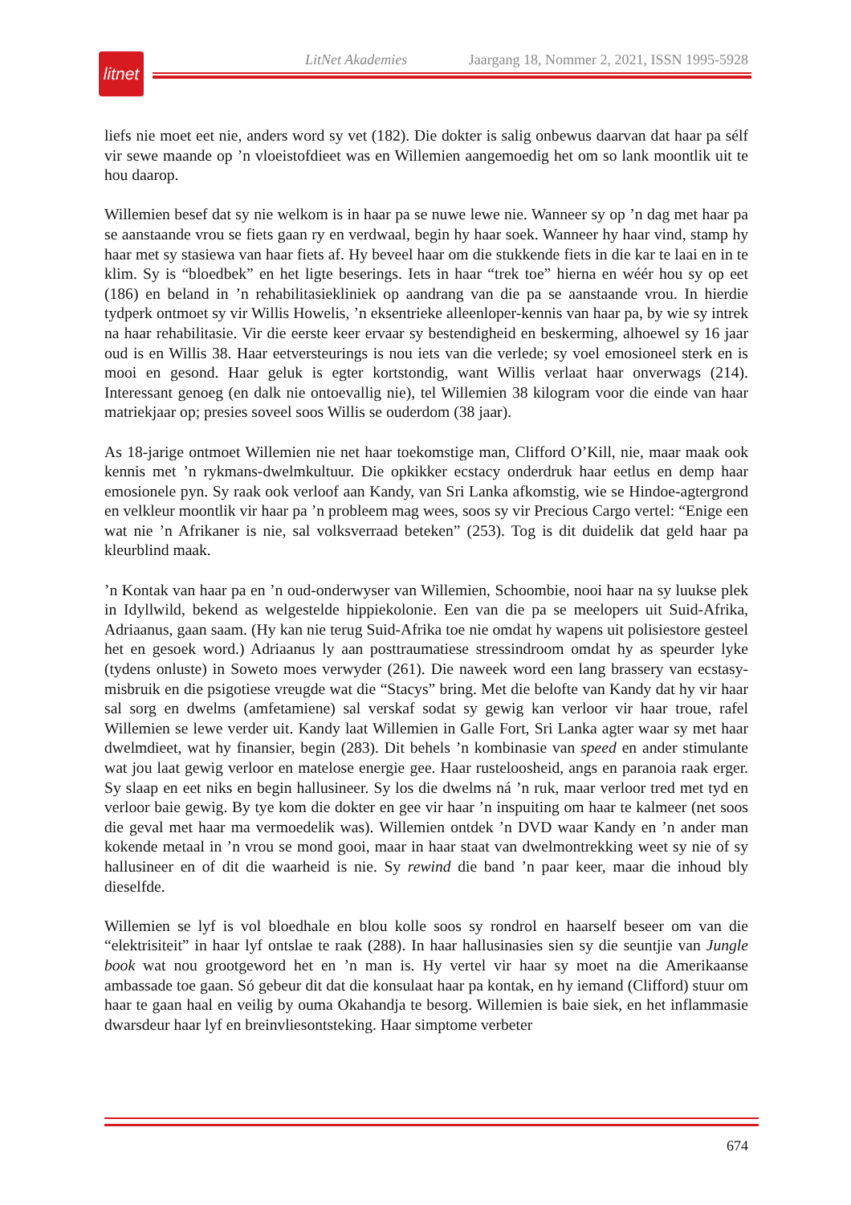LitNet Akademies Jaargang 18, Nommer 2, 2021, ISSN 1995-5928
litnet
liefs nie moet eet nie, anders word sy vet (182). Die dokter is salig onbewus daarvan dat haar pa sélf vir sewe maande op ’n vloeistofdieet was en Willemien aangemoedig het om so lank moontlik uit te hou daarop.
Willemien besef dat sy nie welkom is in haar pa se nuwe lewe nie. Wanneer sy op ’n dag met haar pa se aanstaande vrou se fiets gaan ry en verdwaal, begin hy haar soek. Wanneer hy haar vind, stamp hy haar met sy stasiewa van haar fiets af. Hy beveel haar om die stukkende fiets in die kar te laai en in te klim. Sy is “bloedbek” en het ligte beserings. Iets in haar “trek toe” hierna en wéér hou sy op eet (186) en beland in ’n rehabilitasiekliniek op aandrang van die pa se aanstaande vrou. In hierdie tydperk ontmoet sy vir Willis Howelis, ’n eksentrieke alleenloper-kennis van haar pa, by wie sy intrek na haar rehabilitasie. Vir die eerste keer ervaar sy bestendigheid en beskerming, alhoewel sy 16 jaar oud is en Willis 38. Haar eetversteurings is nou iets van die verlede; sy voel emosioneel sterk en is mooi en gesond. Haar geluk is egter kortstondig, want Willis verlaat haar onverwags (214). Interessant genoeg (en dalk nie ontoevallig nie), tel Willemien 38 kilogram voor die einde van haar matriekjaar op; presies soveel soos Willis se ouderdom (38 jaar).
As 18-jarige ontmoet Willemien nie net haar toekomstige man, Clifford O’Kill, nie, maar maak ook kennis met ’n rykmans-dwelmkultuur. Die opkikker ecstacy onderdruk haar eetlus en demp haar emosionele pyn. Sy raak ook verloof aan Kandy, van Sri Lanka afkomstig, wie se Hindoe-agtergrond en velkleur moontlik vir haar pa ’n probleem mag wees, soos sy vir Precious Cargo vertel: “Enige een wat nie ’n Afrikaner is nie, sal volksverraad beteken” (253). Tog is dit duidelik dat geld haar pa kleurblind maak.
’n Kontak van haar pa en ’n oud-onderwyser van Willemien, Schoombie, nooi haar na sy luukse plek in Idyllwild, bekend as welgestelde hippiekolonie. Een van die pa se meelopers uit Suid-Afrika, Adriaanus, gaan saam. (Hy kan nie terug Suid-Afrika toe nie omdat hy wapens uit polisiestore gesteel het en gesoek word.) Adriaanus ly aan posttraumatiese stressindroom omdat hy as speurder lyke (tydens onluste) in Soweto moes verwyder (261). Die naweek word een lang brassery van ecstasy-misbruik en die psigotiese vreugde wat die “Stacys” bring. Met die belofte van Kandy dat hy vir haar sal sorg en dwelms (amfetamiene) sal verskaf sodat sy gewig kan verloor vir haar troue, rafel Willemien se lewe verder uit. Kandy laat Willemien in Galle Fort, Sri Lanka agter waar sy met haar dwelmdieet, wat hy finansier, begin (283). Dit behels ’n kombinasie van speed en ander stimulante wat jou laat gewig verloor en matelose energie gee. Haar rusteloosheid, angs en paranoia raak erger. Sy slaap en eet niks en begin hallusineer. Sy los die dwelms ná ’n ruk, maar verloor tred met tyd en verloor baie gewig. By tye kom die dokter en gee vir haar ’n inspuiting om haar te kalmeer (net soos die geval met haar ma vermoedelik was). Willemien ontdek ’n DVD waar Kandy en ’n ander man kokende metaal in ’n vrou se mond gooi, maar in haar staat van dwelmontrekking weet sy nie of sy hallusineer en of dit die waarheid is nie. Sy rewind die band ’n paar keer, maar die inhoud bly dieselfde.
Willemien se lyf is vol bloedhale en blou kolle soos sy rondrol en haarself beseer om van die “elektrisiteit” in haar lyf ontslae te raak (288). In haar hallusinasies sien sy die seuntjie van Jungle book wat nou grootgeword het en ’n man is. Hy vertel vir haar sy moet na die Amerikaanse ambassade toe gaan. Só gebeur dit dat die konsulaat haar pa kontak, en hy iemand (Clifford) stuur om haar te gaan haal en veilig by ouma Okahandja te besorg. Willemien is baie siek, en het inflammasie dwarsdeur haar lyf en breinvliesontsteking. Haar simptome verbeter
674